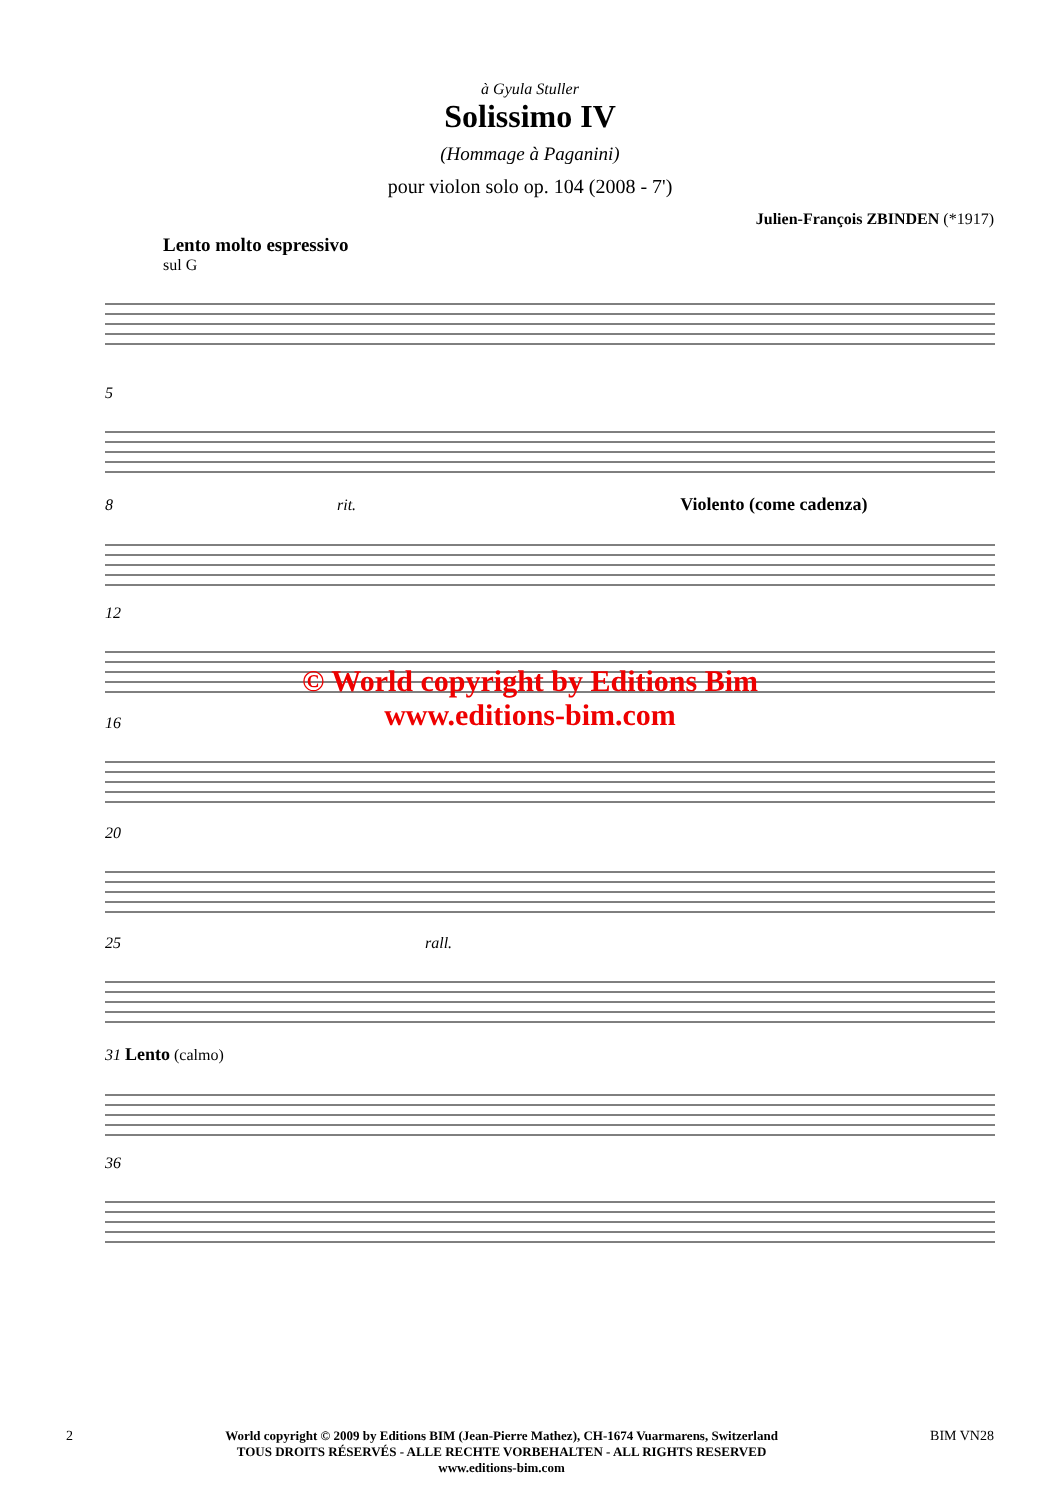à Gyula Stuller
Solissimo IV
(Hommage à Paganini)
pour violon solo op. 104 (2008 - 7')
Julien-François ZBINDEN (*1917)
Lento molto espressivo
sul G
5
8 rit. Violento (come cadenza)
12
16
20
25 rall.
31 Lento (calmo)
36
© World copyright by Editions Bim
www.editions-bim.com
2 World copyright © 2009 by Editions BIM (Jean-Pierre Mathez), CH-1674 Vuarmarens, Switzerland
TOUS DROITS RÉSERVÉS - ALLE RECHTE VORBEHALTEN - ALL RIGHTS RESERVED
www.editions-bim.com
BIM VN28